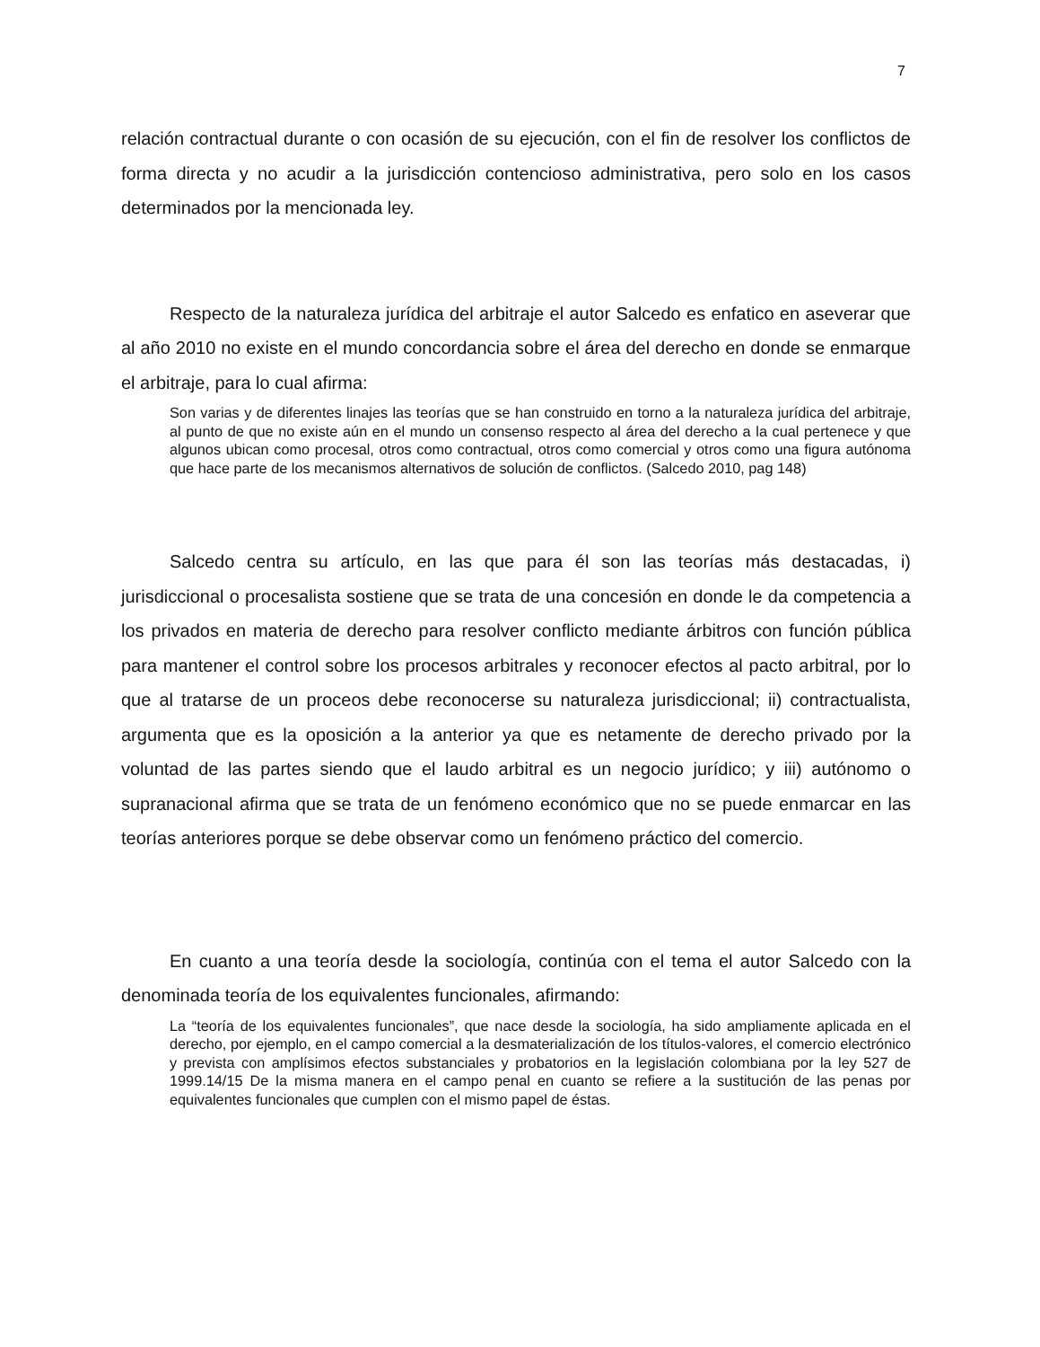7
relación contractual durante o con ocasión de su ejecución, con el fin de resolver los conflictos de forma directa y no acudir a la jurisdicción contencioso administrativa, pero solo en los casos determinados por la mencionada ley.
Respecto de la naturaleza jurídica del arbitraje el autor Salcedo es enfatico en aseverar que al año 2010 no existe en el mundo concordancia sobre el área del derecho en donde se enmarque el arbitraje, para lo cual afirma:
Son varias y de diferentes linajes las teorías que se han construido en torno a la naturaleza jurídica del arbitraje, al punto de que no existe aún en el mundo un consenso respecto al área del derecho a la cual pertenece y que algunos ubican como procesal, otros como contractual, otros como comercial y otros como una figura autónoma que hace parte de los mecanismos alternativos de solución de conflictos. (Salcedo 2010, pag 148)
Salcedo centra su artículo, en las que para él son las teorías más destacadas, i) jurisdiccional o procesalista sostiene que se trata de una concesión en donde le da competencia a los privados en materia de derecho para resolver conflicto mediante árbitros con función pública para mantener el control sobre los procesos arbitrales y reconocer efectos al pacto arbitral, por lo que al tratarse de un proceos debe reconocerse su naturaleza jurisdiccional; ii) contractualista, argumenta que es la oposición a la anterior ya que es netamente de derecho privado por la voluntad de las partes siendo que el laudo arbitral es un negocio jurídico; y iii) autónomo o supranacional afirma que se trata de un fenómeno económico que no se puede enmarcar en las teorías anteriores porque se debe observar como un fenómeno práctico del comercio.
En cuanto a una teoría desde la sociología, continúa con el tema el autor Salcedo con la denominada teoría de los equivalentes funcionales, afirmando:
La “teoría de los equivalentes funcionales”, que nace desde la sociología, ha sido ampliamente aplicada en el derecho, por ejemplo, en el campo comercial a la desmaterialización de los títulos-valores, el comercio electrónico y prevista con amplísimos efectos substanciales y probatorios en la legislación colombiana por la ley 527 de 1999.14/15 De la misma manera en el campo penal en cuanto se refiere a la sustitución de las penas por equivalentes funcionales que cumplen con el mismo papel de éstas.